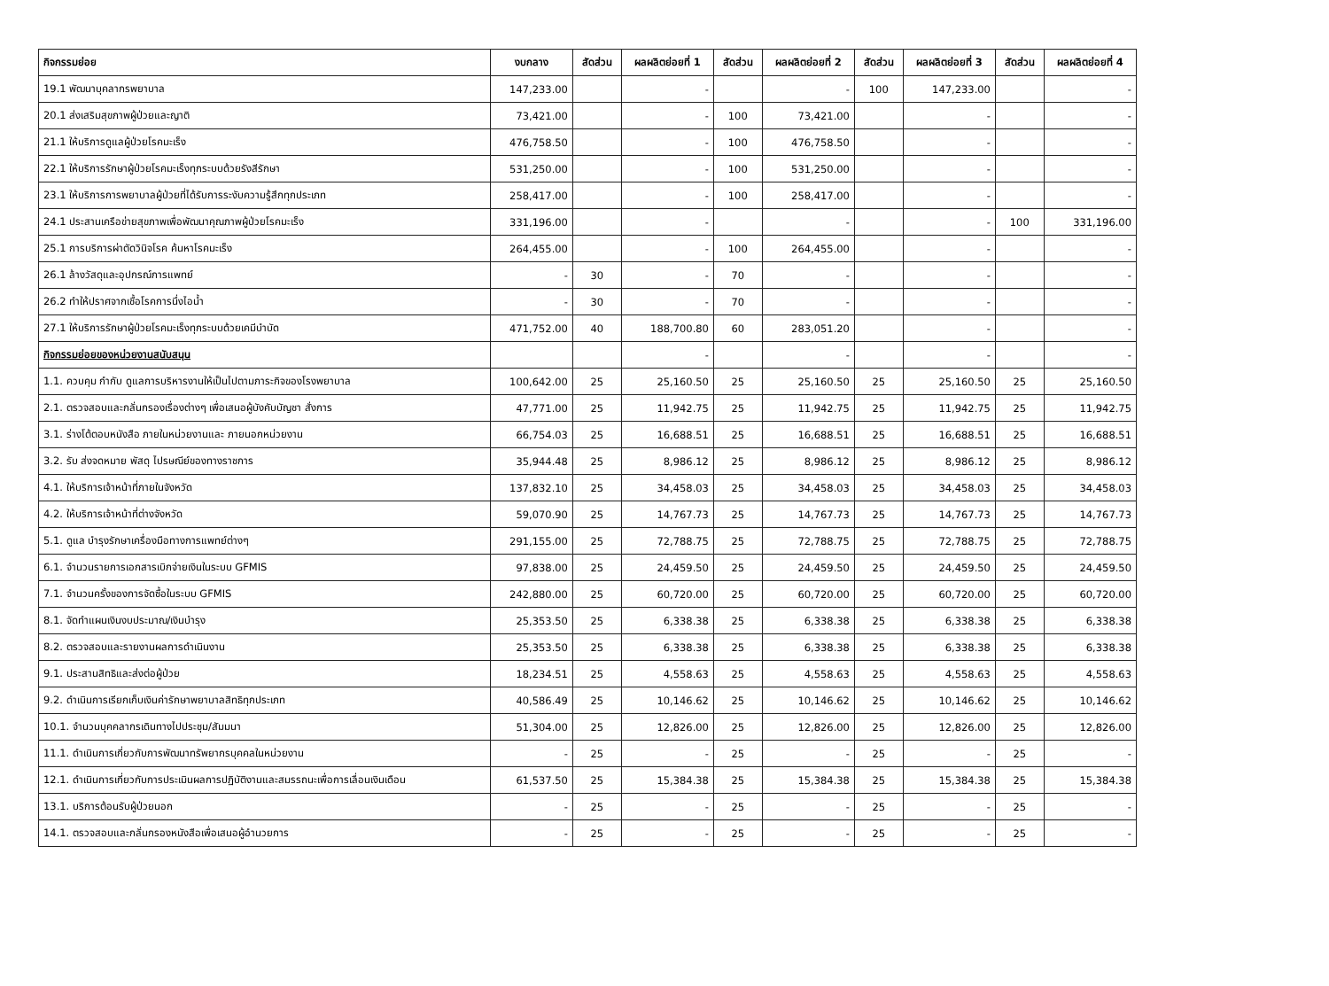| กิจกรรมย่อย | งบกลาง | สัดส่วน | ผลผลิตย่อยที่ 1 | สัดส่วน | ผลผลิตย่อยที่ 2 | สัดส่วน | ผลผลิตย่อยที่ 3 | สัดส่วน | ผลผลิตย่อยที่ 4 |
| --- | --- | --- | --- | --- | --- | --- | --- | --- | --- |
| 19.1 พัฒนาบุคลากรพยาบาล | 147,233.00 | | - | | - | 100 | 147,233.00 | | - |
| 20.1 ส่งเสริมสุขภาพผู้ป่วยและญาติ | 73,421.00 | | - | 100 | 73,421.00 | | - | | - |
| 21.1 ให้บริการดูแลผู้ป่วยโรคมะเร็ง | 476,758.50 | | - | 100 | 476,758.50 | | - | | - |
| 22.1 ให้บริการรักษาผู้ป่วยโรคมะเร็งทุกระบบด้วยรังสีรักษา | 531,250.00 | | - | 100 | 531,250.00 | | - | | - |
| 23.1 ให้บริการการพยาบาลผู้ป่วยที่ได้รับการระงับความรู้สึกทุกประเภท | 258,417.00 | | - | 100 | 258,417.00 | | - | | - |
| 24.1 ประสานเครือข่ายสุขภาพเพื่อพัฒนาคุณภาพผู้ป่วยโรคมะเร็ง | 331,196.00 | | - | | - | | - | 100 | 331,196.00 |
| 25.1 การบริการผ่าตัดวินิจโรค ค้นหาโรคมะเร็ง | 264,455.00 | | - | 100 | 264,455.00 | | - | | - |
| 26.1 ล้างวัสดุและอุปกรณ์การแพทย์ | - | 30 | - | 70 | - | | - | | - |
| 26.2 ทำให้ปราศจากเชื้อโรคการนึ่งไอน้ำ | - | 30 | - | 70 | - | | - | | - |
| 27.1 ให้บริการรักษาผู้ป่วยโรคมะเร็งทุกระบบด้วยเคมีบำบัด | 471,752.00 | 40 | 188,700.80 | 60 | 283,051.20 | | - | | - |
| กิจกรรมย่อยของหน่วยงานสนับสนุน | | | - | | - | | - | | - |
| 1.1. ควบคุม กำกับ ดูแลการบริหารงานให้เป็นไปตามภาระกิจของโรงพยาบาล | 100,642.00 | 25 | 25,160.50 | 25 | 25,160.50 | 25 | 25,160.50 | 25 | 25,160.50 |
| 2.1. ตรวจสอบและกลั่นกรองเรื่องต่างๆ เพื่อเสนอผู้บังคับบัญชา สั่งการ | 47,771.00 | 25 | 11,942.75 | 25 | 11,942.75 | 25 | 11,942.75 | 25 | 11,942.75 |
| 3.1. ร่างโต้ตอบหนังสือ ภายในหน่วยงานและ ภายนอกหน่วยงาน | 66,754.03 | 25 | 16,688.51 | 25 | 16,688.51 | 25 | 16,688.51 | 25 | 16,688.51 |
| 3.2. รับ ส่งจดหมาย พัสดุ ไปรษณีย์ของทางราชการ | 35,944.48 | 25 | 8,986.12 | 25 | 8,986.12 | 25 | 8,986.12 | 25 | 8,986.12 |
| 4.1. ให้บริการเจ้าหน้าที่ภายในจังหวัด | 137,832.10 | 25 | 34,458.03 | 25 | 34,458.03 | 25 | 34,458.03 | 25 | 34,458.03 |
| 4.2. ให้บริการเจ้าหน้าที่ต่างจังหวัด | 59,070.90 | 25 | 14,767.73 | 25 | 14,767.73 | 25 | 14,767.73 | 25 | 14,767.73 |
| 5.1. ดูแล บำรุงรักษาเครื่องมือทางการแพทย์ต่างๆ | 291,155.00 | 25 | 72,788.75 | 25 | 72,788.75 | 25 | 72,788.75 | 25 | 72,788.75 |
| 6.1. จำนวนรายการเอกสารเบิกจ่ายเงินในระบบ GFMIS | 97,838.00 | 25 | 24,459.50 | 25 | 24,459.50 | 25 | 24,459.50 | 25 | 24,459.50 |
| 7.1. จำนวนครั้งของการจัดซื้อในระบบ GFMIS | 242,880.00 | 25 | 60,720.00 | 25 | 60,720.00 | 25 | 60,720.00 | 25 | 60,720.00 |
| 8.1. จัดทำแผนเงินงบประมาณ/เงินบำรุง | 25,353.50 | 25 | 6,338.38 | 25 | 6,338.38 | 25 | 6,338.38 | 25 | 6,338.38 |
| 8.2. ตรวจสอบและรายงานผลการดำเนินงาน | 25,353.50 | 25 | 6,338.38 | 25 | 6,338.38 | 25 | 6,338.38 | 25 | 6,338.38 |
| 9.1. ประสานสิทธิและส่งต่อผู้ป่วย | 18,234.51 | 25 | 4,558.63 | 25 | 4,558.63 | 25 | 4,558.63 | 25 | 4,558.63 |
| 9.2. ดำเนินการเรียกเก็บเงินค่ารักษาพยาบาลสิทธิทุกประเภท | 40,586.49 | 25 | 10,146.62 | 25 | 10,146.62 | 25 | 10,146.62 | 25 | 10,146.62 |
| 10.1. จำนวนบุคคลากรเดินทางไปประชุม/สัมมนา | 51,304.00 | 25 | 12,826.00 | 25 | 12,826.00 | 25 | 12,826.00 | 25 | 12,826.00 |
| 11.1. ดำเนินการเกี่ยวกับการพัฒนาทรัพยากรบุคคลในหน่วยงาน | - | 25 | - | 25 | - | 25 | - | 25 | - |
| 12.1. ดำเนินการเกี่ยวกับการประเมินผลการปฏิบัติงานและสมรรถนะเพื่อการเลื่อนเงินเดือน | 61,537.50 | 25 | 15,384.38 | 25 | 15,384.38 | 25 | 15,384.38 | 25 | 15,384.38 |
| 13.1. บริการต้อนรับผู้ป่วยนอก | - | 25 | - | 25 | - | 25 | - | 25 | - |
| 14.1. ตรวจสอบและกลั่นกรองหนังสือเพื่อเสนอผู้อำนวยการ | - | 25 | - | 25 | - | 25 | - | 25 | - |